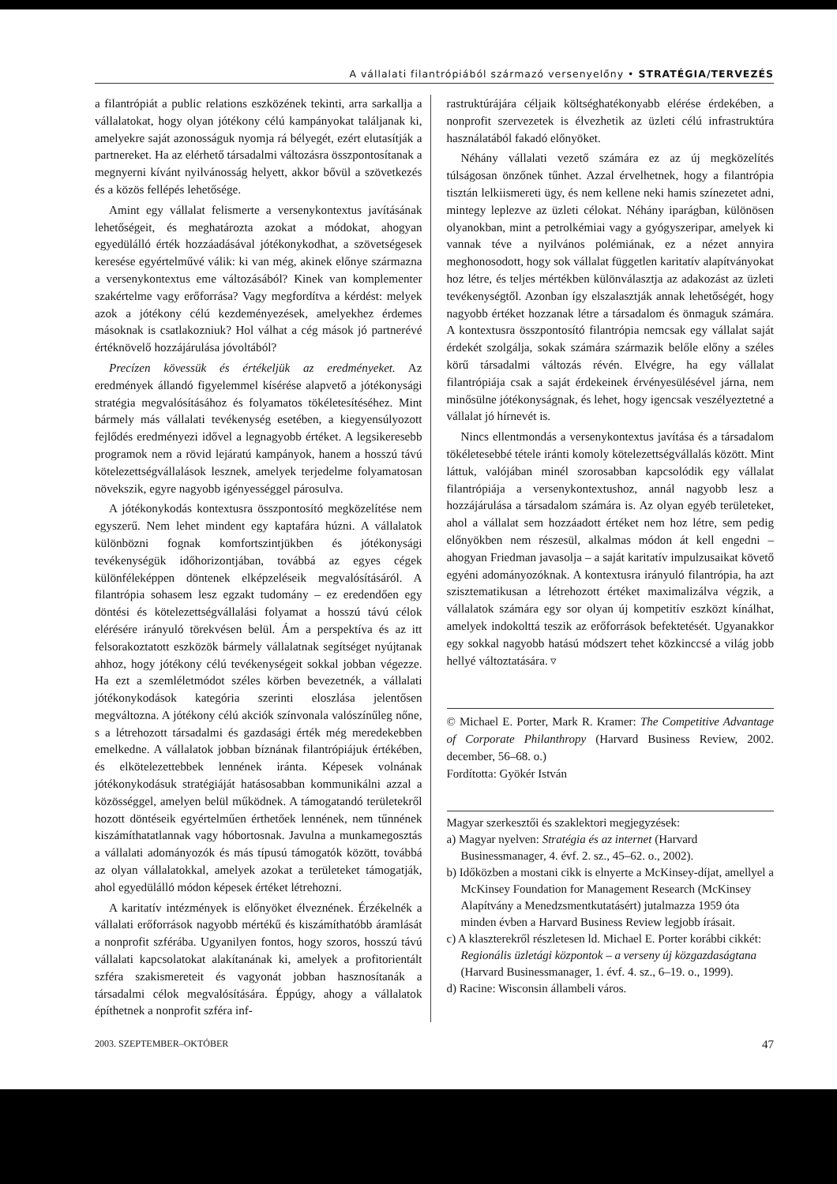A vállalati filantrópiából származó versenyelőny • STRATÉGIA/TERVEZÉS
a filantrópiát a public relations eszközének tekinti, arra sarkallja a vállalatokat, hogy olyan jótékony célú kampányokat találjanak ki, amelyekre saját azonosságuk nyomja rá bélyegét, ezért elutasítják a partnereket. Ha az elérhető társadalmi változásra összpontosítanak a megnyerni kívánt nyilvánosság helyett, akkor bővül a szövetkezés és a közös fellépés lehetősége.
Amint egy vállalat felismerte a versenykontextus javításának lehetőségeit, és meghatározta azokat a módokat, ahogyan egyedülálló érték hozzáadásával jótékonykodhat, a szövetségesek keresése egyértelművé válik: ki van még, akinek előnye származna a versenykontextus eme változásából? Kinek van komplementer szakértelme vagy erőforrása? Vagy megfordítva a kérdést: melyek azok a jótékony célú kezdeményezések, amelyekhez érdemes másoknak is csatlakozniuk? Hol válhat a cég mások jó partnerévé értéknövelő hozzájárulása jóvoltából?
Precízen kövessük és értékeljük az eredményeket. Az eredmények állandó figyelemmel kísérése alapvető a jótékonysági stratégia megvalósításához és folyamatos tökéletesítéséhez. Mint bármely más vállalati tevékenység esetében, a kiegyensúlyozott fejlődés eredményezi idővel a legnagyobb értéket. A legsikeresebb programok nem a rövid lejáratú kampányok, hanem a hosszú távú kötelezettségvállalások lesznek, amelyek terjedelme folyamatosan növekszik, egyre nagyobb igényességgel párosulva.
A jótékonykodás kontextusra összpontosító megközelítése nem egyszerű. Nem lehet mindent egy kaptafára húzni. A vállalatok különbözni fognak komfortszintjükben és jótékonysági tevékenységük időhorizontjában, továbbá az egyes cégek különféleképpen döntenek elképzeléseik megvalósításáról. A filantrópia sohasem lesz egzakt tudomány – ez eredendően egy döntési és kötelezettségvállalási folyamat a hosszú távú célok elérésére irányuló törekvésen belül. Ám a perspektíva és az itt felsorakoztatott eszközök bármely vállalatnak segítséget nyújtanak ahhoz, hogy jótékony célú tevékenységeit sokkal jobban végezze. Ha ezt a szemléletmódot széles körben bevezetnék, a vállalati jótékonykodások kategória szerinti eloszlása jelentősen megváltozna. A jótékony célú akciók színvonala valószínűleg nőne, s a létrehozott társadalmi és gazdasági érték még meredekebben emelkedne. A vállalatok jobban bíznának filantrópiájuk értékében, és elkötelezettebbek lennének iránta. Képesek volnának jótékonykodásuk stratégiáját hatásosabban kommunikálni azzal a közösséggel, amelyen belül működnek. A támogatandó területekről hozott döntéseik egyértelműen érthetőek lennének, nem tűnnének kiszámíthatatlannak vagy hóbortosnak. Javulna a munkamegosztás a vállalati adományozók és más típusú támogatók között, továbbá az olyan vállalatokkal, amelyek azokat a területeket támogatják, ahol egyedülálló módon képesek értéket létrehozni.
A karitatív intézmények is előnyöket élveznének. Érzékelnék a vállalati erőforrások nagyobb mértékű és kiszámíthatóbb áramlását a nonprofit szférába. Ugyanilyen fontos, hogy szoros, hosszú távú vállalati kapcsolatokat alakítanának ki, amelyek a profitorientált szféra szakismereteit és vagyonát jobban hasznosítanák a társadalmi célok megvalósítására. Éppúgy, ahogy a vállalatok építhetnek a nonprofit szféra inf-
rastruktúrájára céljaik költséghatékonyabb elérése érdekében, a nonprofit szervezetek is élvezhetik az üzleti célú infrastruktúra használatából fakadó előnyöket.
Néhány vállalati vezető számára ez az új megközelítés túlságosan önzőnek tűnhet. Azzal érvelhetnek, hogy a filantrópia tisztán lelkiismereti ügy, és nem kellene neki hamis színezetet adni, mintegy leplezve az üzleti célokat. Néhány iparágban, különösen olyanokban, mint a petrolkémiai vagy a gyógyszeripar, amelyek ki vannak téve a nyilvános polémiának, ez a nézet annyira meghonosodott, hogy sok vállalat független karitatív alapítványokat hoz létre, és teljes mértékben különválasztja az adakozást az üzleti tevékenységtől. Azonban így elszalasztják annak lehetőségét, hogy nagyobb értéket hozzanak létre a társadalom és önmaguk számára. A kontextusra összpontosító filantrópia nemcsak egy vállalat saját érdekét szolgálja, sokak számára származik belőle előny a széles körű társadalmi változás révén. Elvégre, ha egy vállalat filantrópiája csak a saját érdekeinek érvényesülésével járna, nem minősülne jótékonyságnak, és lehet, hogy igencsak veszélyeztetné a vállalat jó hírnevét is.
Nincs ellentmondás a versenykontextus javítása és a társadalom tökéletesebbé tétele iránti komoly kötelezettségvállalás között. Mint láttuk, valójában minél szorosabban kapcsolódik egy vállalat filantrópiája a versenykontextushoz, annál nagyobb lesz a hozzájárulása a társadalom számára is. Az olyan egyéb területeket, ahol a vállalat sem hozzáadott értéket nem hoz létre, sem pedig előnyökben nem részesül, alkalmas módon át kell engedni – ahogyan Friedman javasolja – a saját karitatív impulzusaikat követő egyéni adományozóknak. A kontextusra irányuló filantrópia, ha azt szisztematikusan a létrehozott értéket maximalizálva végzik, a vállalatok számára egy sor olyan új kompetitív eszközt kínálhat, amelyek indokolttá teszik az erőforrások befektetését. Ugyanakkor egy sokkal nagyobb hatású módszert tehet közkinccsé a világ jobb hellyé változtatására. ▿
© Michael E. Porter, Mark R. Kramer: The Competitive Advantage of Corporate Philanthropy (Harvard Business Review, 2002. december, 56–68. o.)
Fordította: Gyökér István
Magyar szerkesztői és szaklektori megjegyzések:
a) Magyar nyelven: Stratégia és az internet (Harvard Businessmanager, 4. évf. 2. sz., 45–62. o., 2002).
b) Időközben a mostani cikk is elnyerte a McKinsey-díjat, amellyel a McKinsey Foundation for Management Research (McKinsey Alapítvány a Menedzsmentkutatásért) jutalmazza 1959 óta minden évben a Harvard Business Review legjobb írásait.
c) A klaszterekről részletesen ld. Michael E. Porter korábbi cikkét: Regionális üzletági központok – a verseny új közgazdaságtana (Harvard Businessmanager, 1. évf. 4. sz., 6–19. o., 1999).
d) Racine: Wisconsin állambeli város.
2003. SZEPTEMBER–OKTÓBER 47